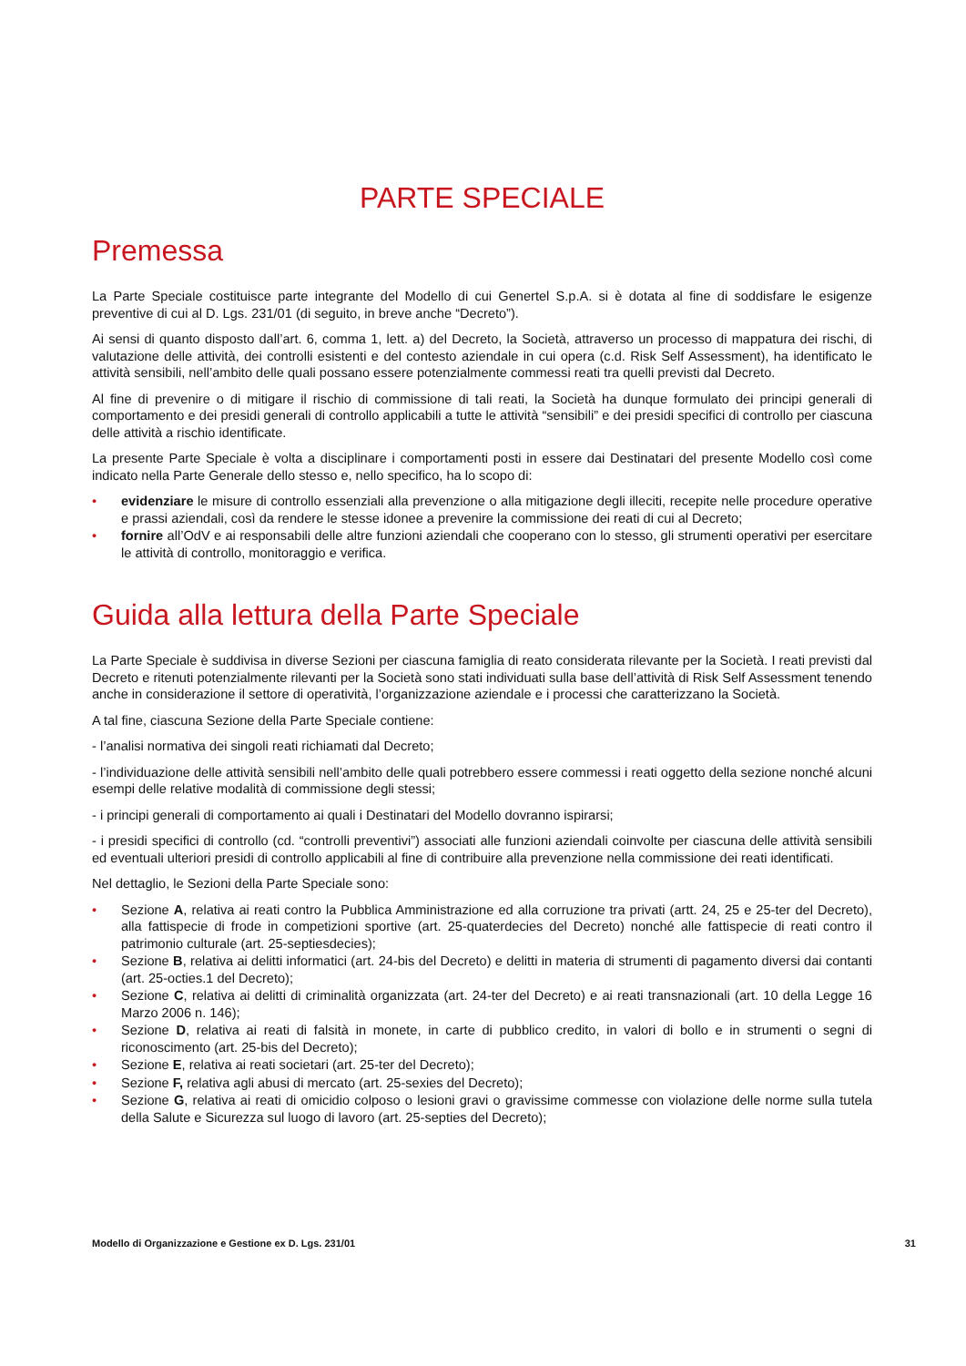PARTE SPECIALE
Premessa
La Parte Speciale costituisce parte integrante del Modello di cui Genertel S.p.A. si è dotata al fine di soddisfare le esigenze preventive di cui al D. Lgs. 231/01 (di seguito, in breve anche “Decreto”).
Ai sensi di quanto disposto dall’art. 6, comma 1, lett. a) del Decreto, la Società, attraverso un processo di mappatura dei rischi, di valutazione delle attività, dei controlli esistenti e del contesto aziendale in cui opera (c.d. Risk Self Assessment), ha identificato le attività sensibili, nell’ambito delle quali possano essere potenzialmente commessi reati tra quelli previsti dal Decreto.
Al fine di prevenire o di mitigare il rischio di commissione di tali reati, la Società ha dunque formulato dei principi generali di comportamento e dei presidi generali di controllo applicabili a tutte le attività “sensibili” e dei presidi specifici di controllo per ciascuna delle attività a rischio identificate.
La presente Parte Speciale è volta a disciplinare i comportamenti posti in essere dai Destinatari del presente Modello così come indicato nella Parte Generale dello stesso e, nello specifico, ha lo scopo di:
• evidenziare le misure di controllo essenziali alla prevenzione o alla mitigazione degli illeciti, recepite nelle procedure operative e prassi aziendali, così da rendere le stesse idonee a prevenire la commissione dei reati di cui al Decreto;
• fornire all’OdV e ai responsabili delle altre funzioni aziendali che cooperano con lo stesso, gli strumenti operativi per esercitare le attività di controllo, monitoraggio e verifica.
Guida alla lettura della Parte Speciale
La Parte Speciale è suddivisa in diverse Sezioni per ciascuna famiglia di reato considerata rilevante per la Società. I reati previsti dal Decreto e ritenuti potenzialmente rilevanti per la Società sono stati individuati sulla base dell’attività di Risk Self Assessment tenendo anche in considerazione il settore di operatività, l’organizzazione aziendale e i processi che caratterizzano la Società.
A tal fine, ciascuna Sezione della Parte Speciale contiene:
- l’analisi normativa dei singoli reati richiamati dal Decreto;
- l’individuazione delle attività sensibili nell’ambito delle quali potrebbero essere commessi i reati oggetto della sezione nonché alcuni esempi delle relative modalità di commissione degli stessi;
- i principi generali di comportamento ai quali i Destinatari del Modello dovranno ispirarsi;
- i presidi specifici di controllo (cd. “controlli preventivi”) associati alle funzioni aziendali coinvolte per ciascuna delle attività sensibili ed eventuali ulteriori presidi di controllo applicabili al fine di contribuire alla prevenzione nella commissione dei reati identificati.
Nel dettaglio, le Sezioni della Parte Speciale sono:
• Sezione A, relativa ai reati contro la Pubblica Amministrazione ed alla corruzione tra privati (artt. 24, 25 e 25-ter del Decreto), alla fattispecie di frode in competizioni sportive (art. 25-quaterdecies del Decreto) nonché alle fattispecie di reati contro il patrimonio culturale (art. 25-septiesdecies);
• Sezione B, relativa ai delitti informatici (art. 24-bis del Decreto) e delitti in materia di strumenti di pagamento diversi dai contanti (art. 25-octies.1 del Decreto);
• Sezione C, relativa ai delitti di criminalità organizzata (art. 24-ter del Decreto) e ai reati transnazionali (art. 10 della Legge 16 Marzo 2006 n. 146);
• Sezione D, relativa ai reati di falsità in monete, in carte di pubblico credito, in valori di bollo e in strumenti o segni di riconoscimento (art. 25-bis del Decreto);
• Sezione E, relativa ai reati societari (art. 25-ter del Decreto);
• Sezione F, relativa agli abusi di mercato (art. 25-sexies del Decreto);
• Sezione G, relativa ai reati di omicidio colposo o lesioni gravi o gravissime commesse con violazione delle norme sulla tutela della Salute e Sicurezza sul luogo di lavoro (art. 25-septies del Decreto);
Modello di Organizzazione e Gestione ex D. Lgs. 231/01 31